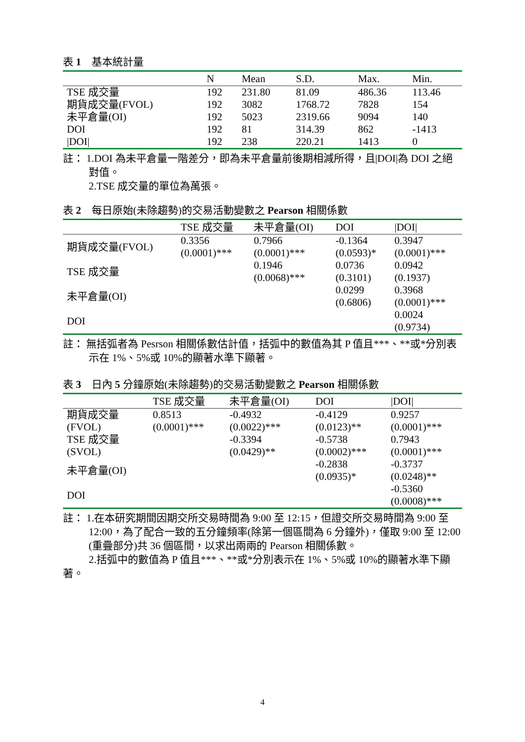表 1　基本統計量
| | N | Mean | S.D. | Max. | Min. |
| --- | --- | --- | --- | --- | --- |
| TSE 成交量 | 192 | 231.80 | 81.09 | 486.36 | 113.46 |
| 期貨成交量(FVOL) | 192 | 3082 | 1768.72 | 7828 | 154 |
| 未平倉量(OI) | 192 | 5023 | 2319.66 | 9094 | 140 |
| DOI | 192 | 81 | 314.39 | 862 | -1413 |
| /DOI/ | 192 | 238 | 220.21 | 1413 | 0 |
註： 1.DOI 為未平倉量一階差分，即為未平倉量前後期相減所得，且|DOI|為 DOI 之絕
對值。
2.TSE 成交量的單位為萬張。
表 2　每日原始(未除趨勢)的交易活動變數之 Pearson 相關係數
| | TSE 成交量 | 未平倉量(OI) | DOI | /DOI/ |
| --- | --- | --- | --- | --- |
| 期貨成交量(FVOL) | 0.3356 (0.0001)*** | 0.7966 (0.0001)*** | -0.1364 (0.0593)* | 0.3947 (0.0001)*** |
| TSE 成交量 | | 0.1946 (0.0068)*** | 0.0736 (0.3101) | 0.0942 (0.1937) |
| 未平倉量(OI) | | | 0.0299 (0.6806) | 0.3968 (0.0001)*** |
| DOI | | | | 0.0024 (0.9734) |
註： 無括弧者為 Pesrson 相關係數估計值，括弧中的數值為其 P 值且***、**或*分別表
示在 1%、5%或 10%的顯著水準下顯著。
表 3　日內 5 分鐘原始(未除趨勢)的交易活動變數之 Pearson 相關係數
| | TSE 成交量 | 未平倉量(OI) | DOI | /DOI/ |
| --- | --- | --- | --- | --- |
| 期貨成交量 (FVOL) | 0.8513 (0.0001)*** | -0.4932 (0.0022)*** | -0.4129 (0.0123)** | 0.9257 (0.0001)*** |
| TSE 成交量 (SVOL) | | -0.3394 (0.0429)** | -0.5738 (0.0002)*** | 0.7943 (0.0001)*** |
| 未平倉量(OI) | | | -0.2838 (0.0935)* | -0.3737 (0.0248)** |
| DOI | | | | -0.5360 (0.0008)*** |
註： 1.在本研究期間因期交所交易時間為 9:00 至 12:15，但證交所交易時間為 9:00 至
12:00，為了配合一致的五分鐘頻率(除第一個區間為 6 分鐘外)，僅取 9:00 至 12:00
(重疊部分)共 36 個區間，以求出兩兩的 Pearson 相關係數。
2.括弧中的數值為 P 值且***、**或*分別表示在 1%、5%或 10%的顯著水準下顯著。
4